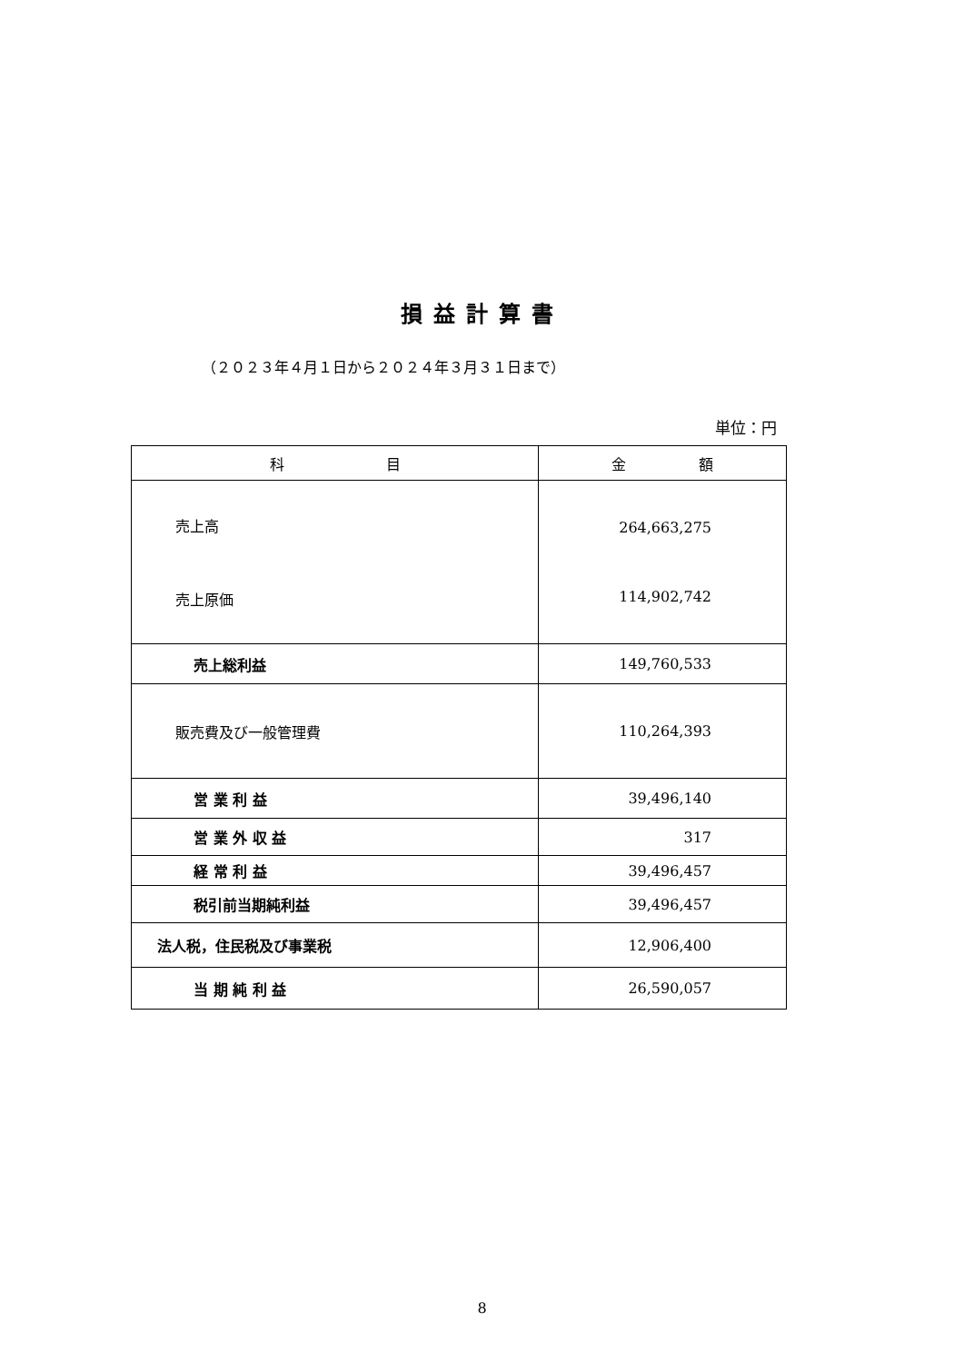損益計算書
（２０２３年４月１日から２０２４年３月３１日まで）
単位：円
| 科 目 | 金 額 |
| --- | --- |
| 売上高 売上原価 | 264,663,275 114,902,742 |
| 売上総利益 | 149,760,533 |
| 販売費及び一般管理費 | 110,264,393 |
| 営 業 利 益 | 39,496,140 |
| 営 業 外 収 益 | 317 |
| 経 常 利 益 | 39,496,457 |
| 税引前当期純利益 | 39,496,457 |
| 法人税，住民税及び事業税 | 12,906,400 |
| 当 期 純 利 益 | 26,590,057 |
8